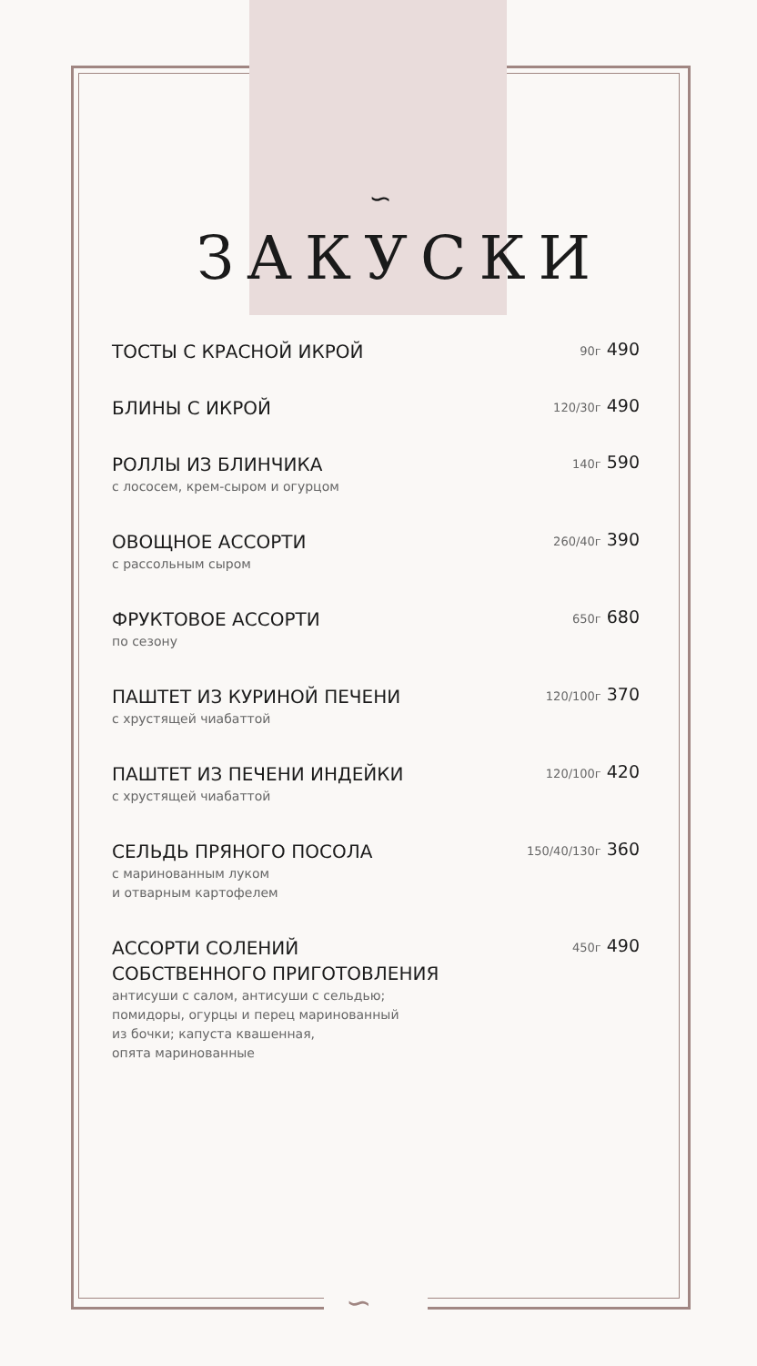∽
∽
ЗАКУСКИ
ТОСТЫ С КРАСНОЙ ИКРОЙ
90г 490
БЛИНЫ С ИКРОЙ
120/30г 490
РОЛЛЫ ИЗ БЛИНЧИКА
с лососем, крем-сыром и огурцом
140г 590
ОВОЩНОЕ АССОРТИ
с рассольным сыром
260/40г 390
ФРУКТОВОЕ АССОРТИ
по сезону
650г 680
ПАШТЕТ ИЗ КУРИНОЙ ПЕЧЕНИ
с хрустящей чиабаттой
120/100г 370
ПАШТЕТ ИЗ ПЕЧЕНИ ИНДЕЙКИ
с хрустящей чиабаттой
120/100г 420
СЕЛЬДЬ ПРЯНОГО ПОСОЛА
с маринованным луком
и отварным картофелем
150/40/130г 360
АССОРТИ СОЛЕНИЙ
СОБСТВЕННОГО ПРИГОТОВЛЕНИЯ
антисуши с салом, антисуши с сельдью;
помидоры, огурцы и перец маринованный
из бочки; капуста квашенная,
опята маринованные
450г 490